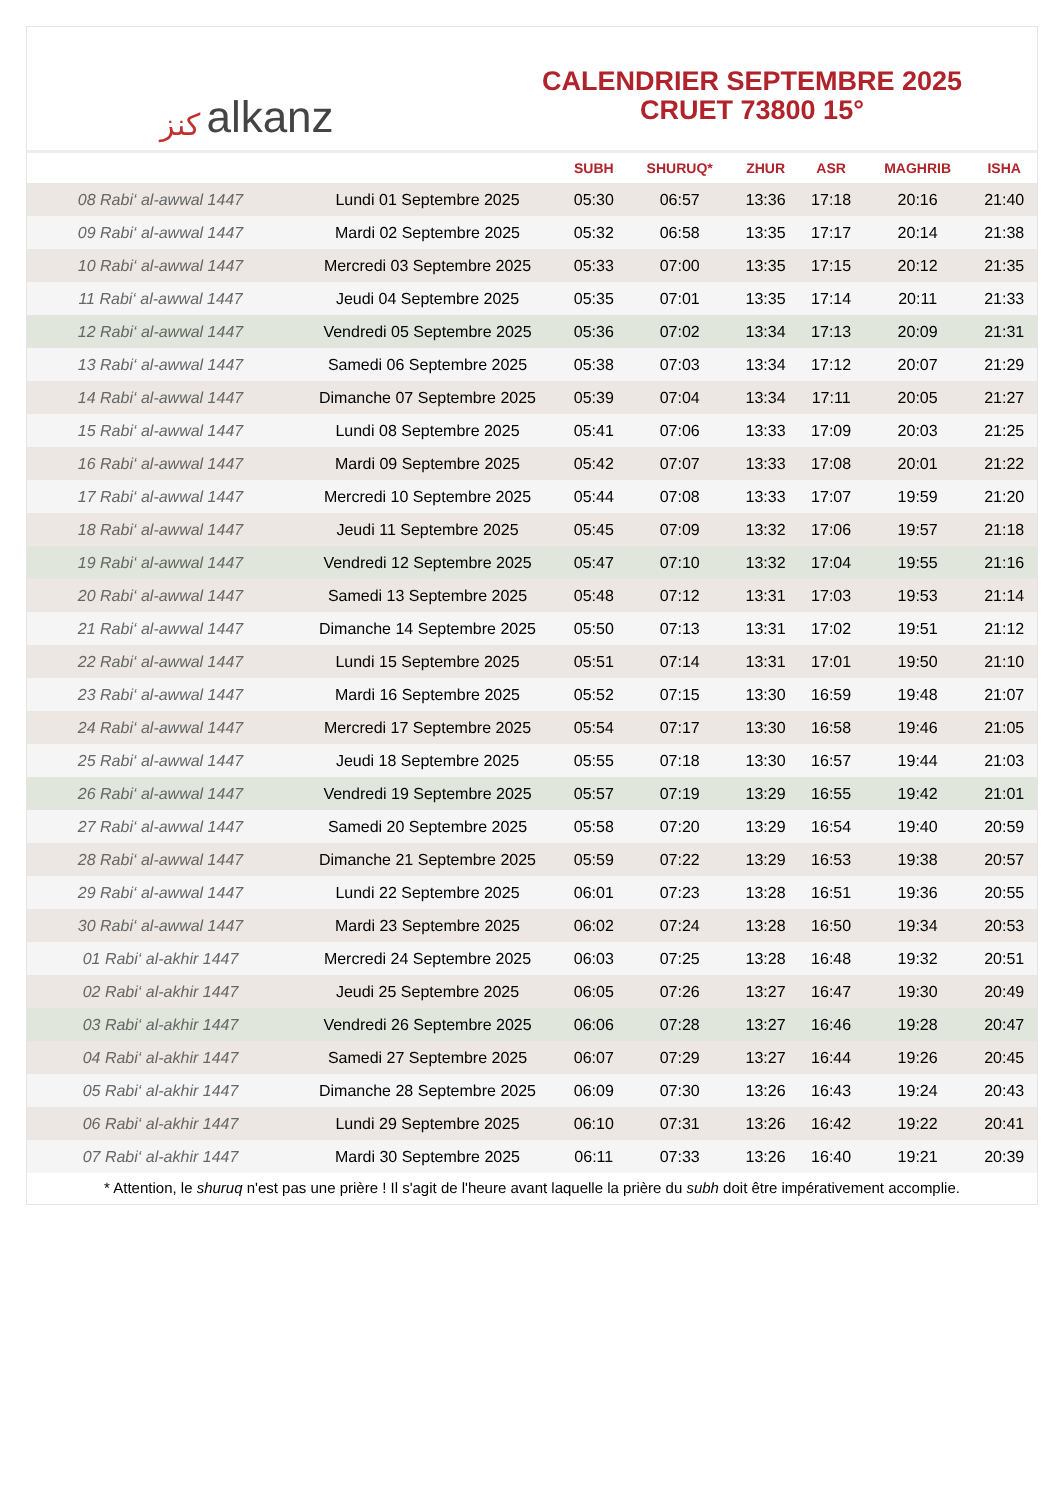ﻛﻨﺰ alkanz
CALENDRIER SEPTEMBRE 2025
CRUET 73800 15°
| | | SUBH | SHURUQ* | ZHUR | ASR | MAGHRIB | ISHA |
| --- | --- | --- | --- | --- | --- | --- | --- |
| 08 Rabi‘ al-awwal 1447 | Lundi 01 Septembre 2025 | 05:30 | 06:57 | 13:36 | 17:18 | 20:16 | 21:40 |
| 09 Rabi‘ al-awwal 1447 | Mardi 02 Septembre 2025 | 05:32 | 06:58 | 13:35 | 17:17 | 20:14 | 21:38 |
| 10 Rabi‘ al-awwal 1447 | Mercredi 03 Septembre 2025 | 05:33 | 07:00 | 13:35 | 17:15 | 20:12 | 21:35 |
| 11 Rabi‘ al-awwal 1447 | Jeudi 04 Septembre 2025 | 05:35 | 07:01 | 13:35 | 17:14 | 20:11 | 21:33 |
| 12 Rabi‘ al-awwal 1447 | Vendredi 05 Septembre 2025 | 05:36 | 07:02 | 13:34 | 17:13 | 20:09 | 21:31 |
| 13 Rabi‘ al-awwal 1447 | Samedi 06 Septembre 2025 | 05:38 | 07:03 | 13:34 | 17:12 | 20:07 | 21:29 |
| 14 Rabi‘ al-awwal 1447 | Dimanche 07 Septembre 2025 | 05:39 | 07:04 | 13:34 | 17:11 | 20:05 | 21:27 |
| 15 Rabi‘ al-awwal 1447 | Lundi 08 Septembre 2025 | 05:41 | 07:06 | 13:33 | 17:09 | 20:03 | 21:25 |
| 16 Rabi‘ al-awwal 1447 | Mardi 09 Septembre 2025 | 05:42 | 07:07 | 13:33 | 17:08 | 20:01 | 21:22 |
| 17 Rabi‘ al-awwal 1447 | Mercredi 10 Septembre 2025 | 05:44 | 07:08 | 13:33 | 17:07 | 19:59 | 21:20 |
| 18 Rabi‘ al-awwal 1447 | Jeudi 11 Septembre 2025 | 05:45 | 07:09 | 13:32 | 17:06 | 19:57 | 21:18 |
| 19 Rabi‘ al-awwal 1447 | Vendredi 12 Septembre 2025 | 05:47 | 07:10 | 13:32 | 17:04 | 19:55 | 21:16 |
| 20 Rabi‘ al-awwal 1447 | Samedi 13 Septembre 2025 | 05:48 | 07:12 | 13:31 | 17:03 | 19:53 | 21:14 |
| 21 Rabi‘ al-awwal 1447 | Dimanche 14 Septembre 2025 | 05:50 | 07:13 | 13:31 | 17:02 | 19:51 | 21:12 |
| 22 Rabi‘ al-awwal 1447 | Lundi 15 Septembre 2025 | 05:51 | 07:14 | 13:31 | 17:01 | 19:50 | 21:10 |
| 23 Rabi‘ al-awwal 1447 | Mardi 16 Septembre 2025 | 05:52 | 07:15 | 13:30 | 16:59 | 19:48 | 21:07 |
| 24 Rabi‘ al-awwal 1447 | Mercredi 17 Septembre 2025 | 05:54 | 07:17 | 13:30 | 16:58 | 19:46 | 21:05 |
| 25 Rabi‘ al-awwal 1447 | Jeudi 18 Septembre 2025 | 05:55 | 07:18 | 13:30 | 16:57 | 19:44 | 21:03 |
| 26 Rabi‘ al-awwal 1447 | Vendredi 19 Septembre 2025 | 05:57 | 07:19 | 13:29 | 16:55 | 19:42 | 21:01 |
| 27 Rabi‘ al-awwal 1447 | Samedi 20 Septembre 2025 | 05:58 | 07:20 | 13:29 | 16:54 | 19:40 | 20:59 |
| 28 Rabi‘ al-awwal 1447 | Dimanche 21 Septembre 2025 | 05:59 | 07:22 | 13:29 | 16:53 | 19:38 | 20:57 |
| 29 Rabi‘ al-awwal 1447 | Lundi 22 Septembre 2025 | 06:01 | 07:23 | 13:28 | 16:51 | 19:36 | 20:55 |
| 30 Rabi‘ al-awwal 1447 | Mardi 23 Septembre 2025 | 06:02 | 07:24 | 13:28 | 16:50 | 19:34 | 20:53 |
| 01 Rabi‘ al-akhir 1447 | Mercredi 24 Septembre 2025 | 06:03 | 07:25 | 13:28 | 16:48 | 19:32 | 20:51 |
| 02 Rabi‘ al-akhir 1447 | Jeudi 25 Septembre 2025 | 06:05 | 07:26 | 13:27 | 16:47 | 19:30 | 20:49 |
| 03 Rabi‘ al-akhir 1447 | Vendredi 26 Septembre 2025 | 06:06 | 07:28 | 13:27 | 16:46 | 19:28 | 20:47 |
| 04 Rabi‘ al-akhir 1447 | Samedi 27 Septembre 2025 | 06:07 | 07:29 | 13:27 | 16:44 | 19:26 | 20:45 |
| 05 Rabi‘ al-akhir 1447 | Dimanche 28 Septembre 2025 | 06:09 | 07:30 | 13:26 | 16:43 | 19:24 | 20:43 |
| 06 Rabi‘ al-akhir 1447 | Lundi 29 Septembre 2025 | 06:10 | 07:31 | 13:26 | 16:42 | 19:22 | 20:41 |
| 07 Rabi‘ al-akhir 1447 | Mardi 30 Septembre 2025 | 06:11 | 07:33 | 13:26 | 16:40 | 19:21 | 20:39 |
* Attention, le shuruq n'est pas une prière ! Il s'agit de l'heure avant laquelle la prière du subh doit être impérativement accomplie.